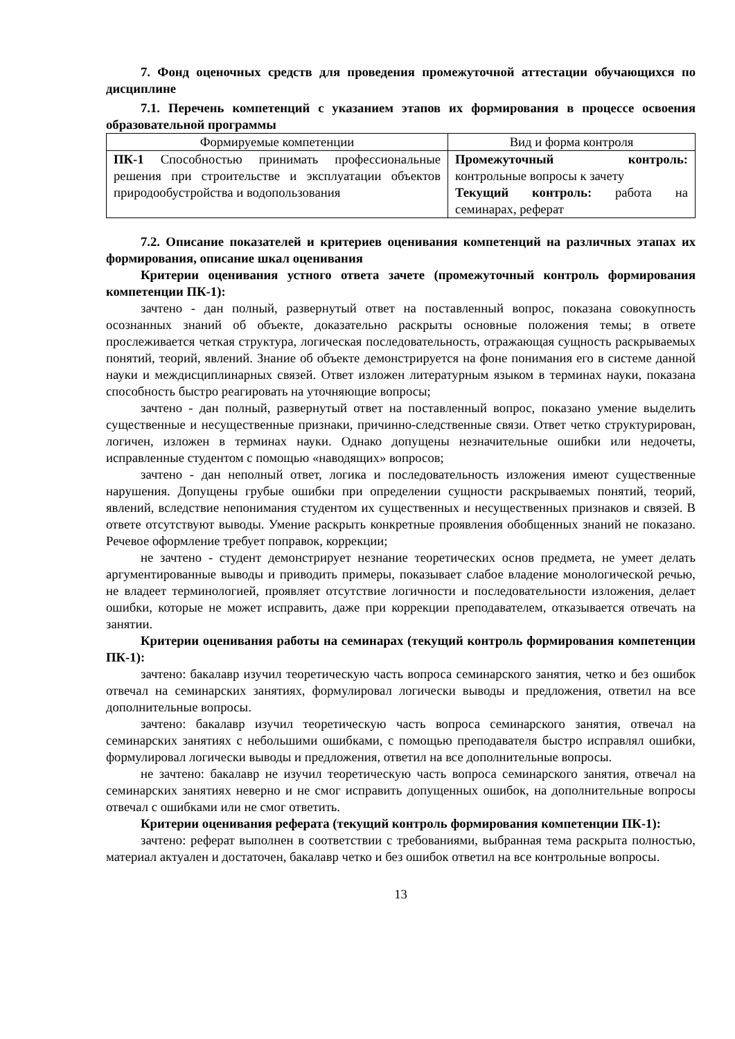7. Фонд оценочных средств для проведения промежуточной аттестации обучающихся по дисциплине
7.1. Перечень компетенций с указанием этапов их формирования в процессе освоения образовательной программы
| Формируемые компетенции | Вид и форма контроля |
| --- | --- |
| ПК-1 Способностью принимать профессиональные решения при строительстве и эксплуатации объектов природообустройства и водопользования | Промежуточный контроль: контрольные вопросы к зачету Текущий контроль: работа на семинарах, реферат |
7.2. Описание показателей и критериев оценивания компетенций на различных этапах их формирования, описание шкал оценивания
Критерии оценивания устного ответа зачете (промежуточный контроль формирования компетенции ПК-1):
зачтено - дан полный, развернутый ответ на поставленный вопрос, показана совокупность осознанных знаний об объекте, доказательно раскрыты основные положения темы; в ответе прослеживается четкая структура, логическая последовательность, отражающая сущность раскрываемых понятий, теорий, явлений. Знание об объекте демонстрируется на фоне понимания его в системе данной науки и междисциплинарных связей. Ответ изложен литературным языком в терминах науки, показана способность быстро реагировать на уточняющие вопросы;
зачтено - дан полный, развернутый ответ на поставленный вопрос, показано умение выделить существенные и несущественные признаки, причинно-следственные связи. Ответ четко структурирован, логичен, изложен в терминах науки. Однако допущены незначительные ошибки или недочеты, исправленные студентом с помощью «наводящих» вопросов;
зачтено - дан неполный ответ, логика и последовательность изложения имеют существенные нарушения. Допущены грубые ошибки при определении сущности раскрываемых понятий, теорий, явлений, вследствие непонимания студентом их существенных и несущественных признаков и связей. В ответе отсутствуют выводы. Умение раскрыть конкретные проявления обобщенных знаний не показано. Речевое оформление требует поправок, коррекции;
не зачтено - студент демонстрирует незнание теоретических основ предмета, не умеет делать аргументированные выводы и приводить примеры, показывает слабое владение монологической речью, не владеет терминологией, проявляет отсутствие логичности и последовательности изложения, делает ошибки, которые не может исправить, даже при коррекции преподавателем, отказывается отвечать на занятии.
Критерии оценивания работы на семинарах (текущий контроль формирования компетенции ПК-1):
зачтено: бакалавр изучил теоретическую часть вопроса семинарского занятия, четко и без ошибок отвечал на семинарских занятиях, формулировал логически выводы и предложения, ответил на все дополнительные вопросы.
зачтено: бакалавр изучил теоретическую часть вопроса семинарского занятия, отвечал на семинарских занятиях с небольшими ошибками, с помощью преподавателя быстро исправлял ошибки, формулировал логически выводы и предложения, ответил на все дополнительные вопросы.
не зачтено: бакалавр не изучил теоретическую часть вопроса семинарского занятия, отвечал на семинарских занятиях неверно и не смог исправить допущенных ошибок, на дополнительные вопросы отвечал с ошибками или не смог ответить.
Критерии оценивания реферата (текущий контроль формирования компетенции ПК-1):
зачтено: реферат выполнен в соответствии с требованиями, выбранная тема раскрыта полностью, материал актуален и достаточен, бакалавр четко и без ошибок ответил на все контрольные вопросы.
13